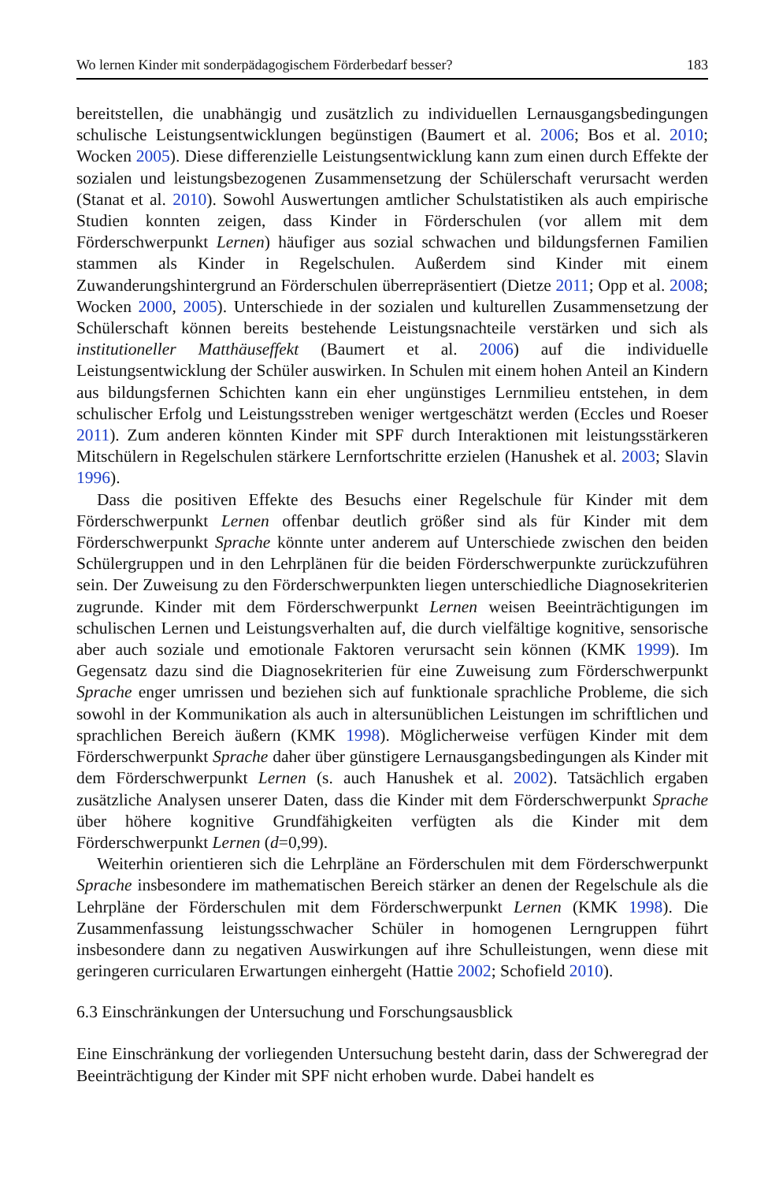Wo lernen Kinder mit sonderpädagogischem Förderbedarf besser? 183
bereitstellen, die unabhängig und zusätzlich zu individuellen Lernausgangsbedingungen schulische Leistungsentwicklungen begünstigen (Baumert et al. 2006; Bos et al. 2010; Wocken 2005). Diese differenzielle Leistungsentwicklung kann zum einen durch Effekte der sozialen und leistungsbezogenen Zusammensetzung der Schülerschaft verursacht werden (Stanat et al. 2010). Sowohl Auswertungen amtlicher Schulstatistiken als auch empirische Studien konnten zeigen, dass Kinder in Förderschulen (vor allem mit dem Förderschwerpunkt Lernen) häufiger aus sozial schwachen und bildungsfernen Familien stammen als Kinder in Regelschulen. Außerdem sind Kinder mit einem Zuwanderungshintergrund an Förderschulen überrepräsentiert (Dietze 2011; Opp et al. 2008; Wocken 2000, 2005). Unterschiede in der sozialen und kulturellen Zusammensetzung der Schülerschaft können bereits bestehende Leistungsnachteile verstärken und sich als institutioneller Matthäuseffekt (Baumert et al. 2006) auf die individuelle Leistungsentwicklung der Schüler auswirken. In Schulen mit einem hohen Anteil an Kindern aus bildungsfernen Schichten kann ein eher ungünstiges Lernmilieu entstehen, in dem schulischer Erfolg und Leistungsstreben weniger wertgeschätzt werden (Eccles und Roeser 2011). Zum anderen könnten Kinder mit SPF durch Interaktionen mit leistungsstärkeren Mitschülern in Regelschulen stärkere Lernfortschritte erzielen (Hanushek et al. 2003; Slavin 1996).
Dass die positiven Effekte des Besuchs einer Regelschule für Kinder mit dem Förderschwerpunkt Lernen offenbar deutlich größer sind als für Kinder mit dem Förderschwerpunkt Sprache könnte unter anderem auf Unterschiede zwischen den beiden Schülergruppen und in den Lehrplänen für die beiden Förderschwerpunkte zurückzuführen sein. Der Zuweisung zu den Förderschwerpunkten liegen unterschiedliche Diagnosekriterien zugrunde. Kinder mit dem Förderschwerpunkt Lernen weisen Beeinträchtigungen im schulischen Lernen und Leistungsverhalten auf, die durch vielfältige kognitive, sensorische aber auch soziale und emotionale Faktoren verursacht sein können (KMK 1999). Im Gegensatz dazu sind die Diagnosekriterien für eine Zuweisung zum Förderschwerpunkt Sprache enger umrissen und beziehen sich auf funktionale sprachliche Probleme, die sich sowohl in der Kommunikation als auch in altersunüblichen Leistungen im schriftlichen und sprachlichen Bereich äußern (KMK 1998). Möglicherweise verfügen Kinder mit dem Förderschwerpunkt Sprache daher über günstigere Lernausgangsbedingungen als Kinder mit dem Förderschwerpunkt Lernen (s. auch Hanushek et al. 2002). Tatsächlich ergaben zusätzliche Analysen unserer Daten, dass die Kinder mit dem Förderschwerpunkt Sprache über höhere kognitive Grundfähigkeiten verfügten als die Kinder mit dem Förderschwerpunkt Lernen (d=0,99).
Weiterhin orientieren sich die Lehrpläne an Förderschulen mit dem Förderschwerpunkt Sprache insbesondere im mathematischen Bereich stärker an denen der Regelschule als die Lehrpläne der Förderschulen mit dem Förderschwerpunkt Lernen (KMK 1998). Die Zusammenfassung leistungsschwacher Schüler in homogenen Lerngruppen führt insbesondere dann zu negativen Auswirkungen auf ihre Schulleistungen, wenn diese mit geringeren curricularen Erwartungen einhergeht (Hattie 2002; Schofield 2010).
6.3 Einschränkungen der Untersuchung und Forschungsausblick
Eine Einschränkung der vorliegenden Untersuchung besteht darin, dass der Schweregrad der Beeinträchtigung der Kinder mit SPF nicht erhoben wurde. Dabei handelt es